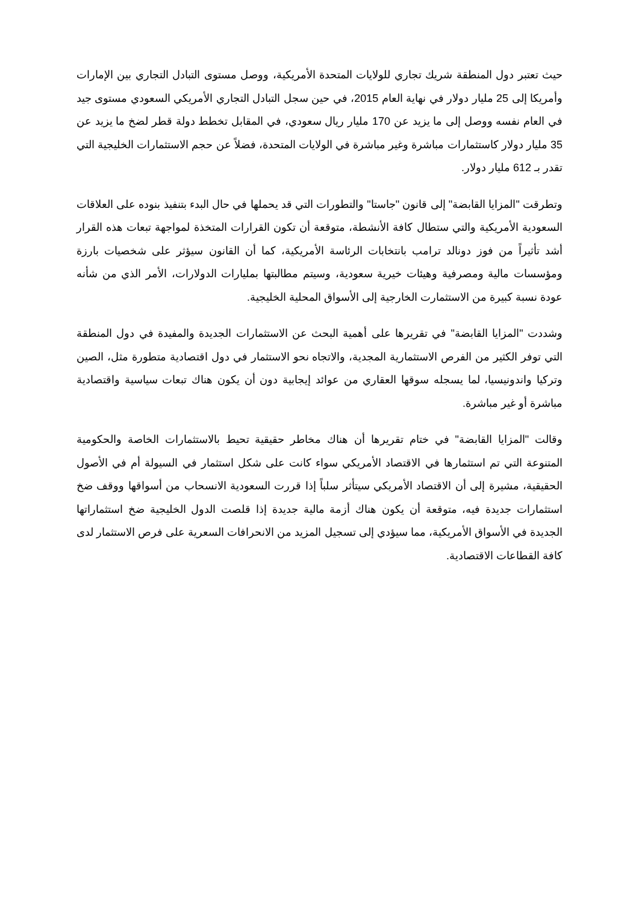حيث تعتبر دول المنطقة شريك تجاري للولايات المتحدة الأمريكية، ووصل مستوى التبادل التجاري بين الإمارات وأمريكا إلى 25 مليار دولار في نهاية العام 2015، في حين سجل التبادل التجاري الأمريكي السعودي مستوى جيد في العام نفسه ووصل إلى ما يزيد عن 170 مليار ريال سعودي، في المقابل تخطط دولة قطر لضخ ما يزيد عن 35 مليار دولار كاستثمارات مباشرة وغير مباشرة في الولايات المتحدة، فضلاً عن حجم الاستثمارات الخليجية التي تقدر بـ 612 مليار دولار.
وتطرقت "المزايا القابضة" إلى قانون "جاستا" والتطورات التي قد يحملها في حال البدء بتنفيذ بنوده على العلاقات السعودية الأمريكية والتي ستطال كافة الأنشطة، متوقعة أن تكون القرارات المتخذة لمواجهة تبعات هذه القرار أشد تأثيراً من فوز دونالد ترامب بانتخابات الرئاسة الأمريكية، كما أن القانون سيؤثر على شخصيات بارزة ومؤسسات مالية ومصرفية وهيئات خيرية سعودية، وسيتم مطالبتها بمليارات الدولارات، الأمر الذي من شأنه عودة نسبة كبيرة من الاستثمارت الخارجية إلى الأسواق المحلية الخليجية.
وشددت "المزايا القابضة" في تقريرها على أهمية البحث عن الاستثمارات الجديدة والمفيدة في دول المنطقة التي توفر الكثير من الفرص الاستثمارية المجدية، والاتجاه نحو الاستثمار في دول اقتصادية متطورة مثل، الصين وتركيا واندونيسيا، لما يسجله سوقها العقاري من عوائد إيجابية دون أن يكون هناك تبعات سياسية واقتصادية مباشرة أو غير مباشرة.
وقالت "المزايا القابضة" في ختام تقريرها أن هناك مخاطر حقيقية تحيط بالاستثمارات الخاصة والحكومية المتنوعة التي تم استثمارها في الاقتصاد الأمريكي سواء كانت على شكل استثمار في السيولة أم في الأصول الحقيقية، مشيرة إلى أن الاقتصاد الأمريكي سيتأثر سلباً إذا قررت السعودية الانسحاب من أسواقها ووقف ضخ استثمارات جديدة فيه، متوقعة أن يكون هناك أزمة مالية جديدة إذا قلصت الدول الخليجية ضخ استثماراتها الجديدة في الأسواق الأمريكية، مما سيؤدي إلى تسجيل المزيد من الانحرافات السعرية على فرص الاستثمار لدى كافة القطاعات الاقتصادية.